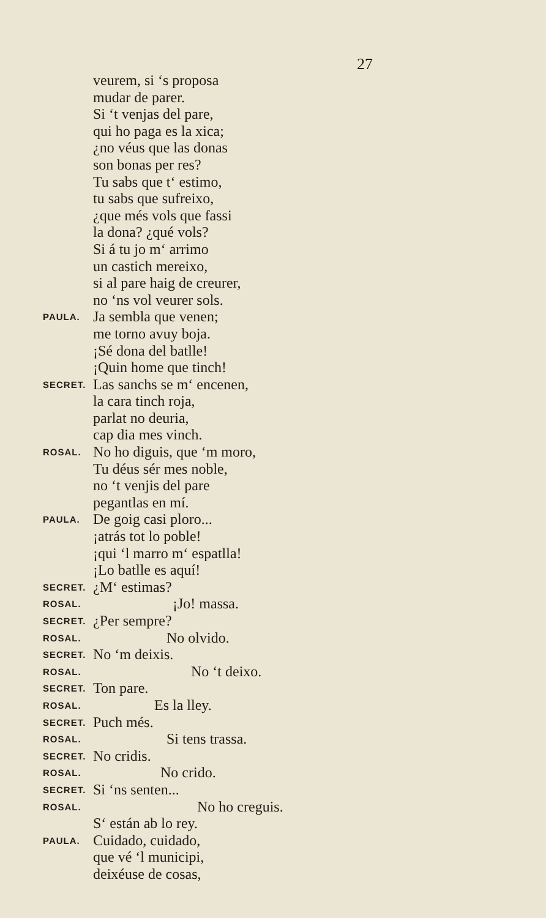27
veurem, si ‘s proposa
mudar de parer.
Si ‘t venjas del pare,
qui ho paga es la xica;
¿no véus que las donas
son bonas per res?
Tu sabs que t‘ estimo,
tu sabs que sufreixo,
¿que més vols que fassi
la dona? ¿qué vols?
Si á tu jo m‘ arrimo
un castich mereixo,
si al pare haig de creurer,
no ‘ns vol veurer sols.
PAULA. Ja sembla que venen;
me torno avuy boja.
¡Sé dona del batlle!
¡Quin home que tinch!
SECRET. Las sanchs se m‘ encenen,
la cara tinch roja,
parlat no deuria,
cap dia mes vinch.
ROSAL. No ho diguis, que ‘m moro,
Tu déus sér mes noble,
no ‘t venjis del pare
pegantlas en mí.
PAULA. De goig casi ploro...
¡atrás tot lo poble!
¡qui ‘l marro m‘ espatlla!
¡Lo batlle es aquí!
SECRET. ¿M‘ estimas?
ROSAL. ¡Jo! massa.
SECRET. ¿Per sempre?
ROSAL. No olvido.
SECRET. No ‘m deixis.
ROSAL. No ‘t deixo.
SECRET. Ton pare.
ROSAL. Es la lley.
SECRET. Puch més.
ROSAL. Si tens trassa.
SECRET. No cridis.
ROSAL. No crido.
SECRET. Si ‘ns senten...
ROSAL. No ho creguis.
S‘ están ab lo rey.
PAULA. Cuidado, cuidado,
que vé ‘l municipi,
deixéuse de cosas,